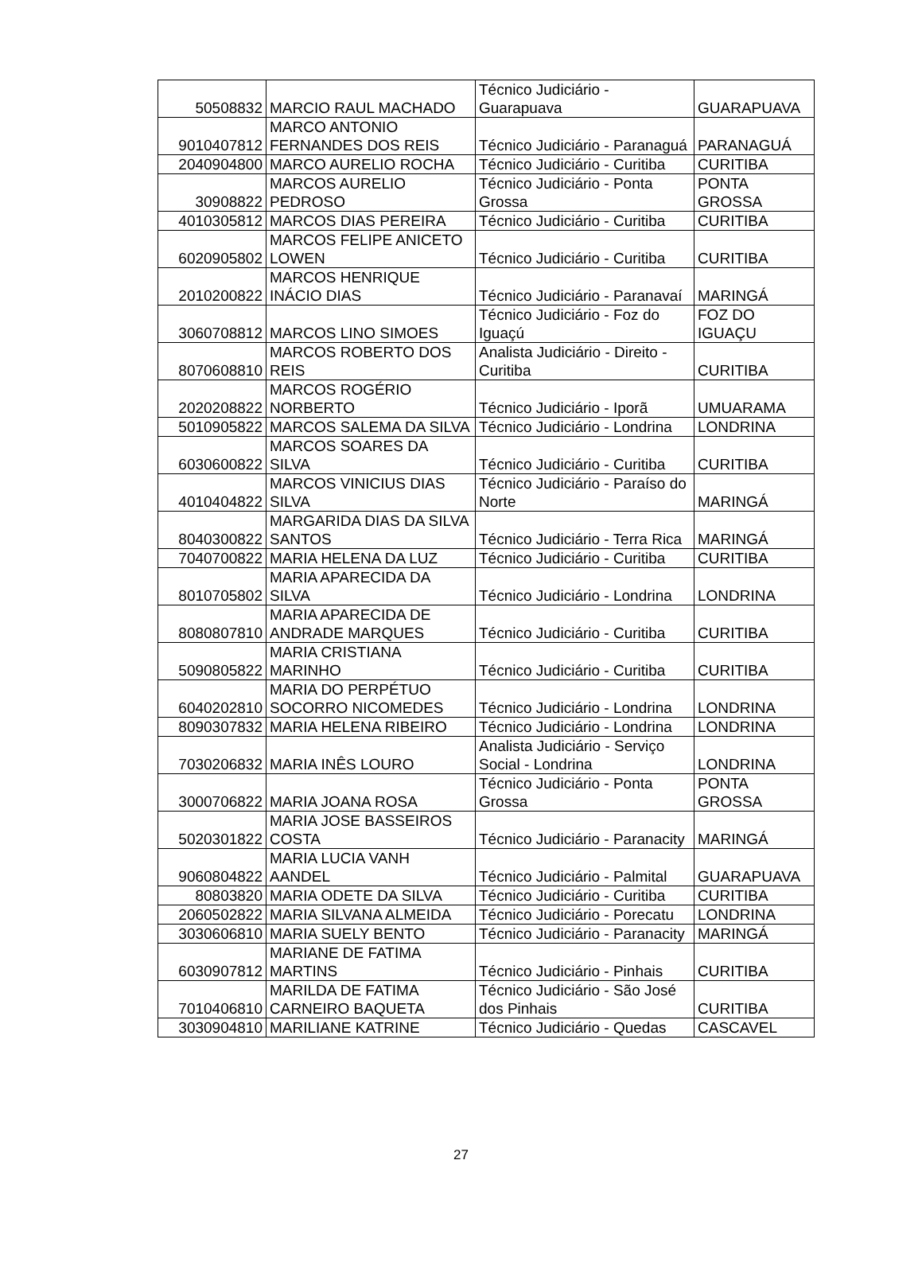| 50508832 | MARCIO RAUL MACHADO | Técnico Judiciário - Guarapuava | GUARAPUAVA |
| 9010407812 | MARCO ANTONIO FERNANDES DOS REIS | Técnico Judiciário - Paranaguá | PARANAGUÁ |
| 2040904800 | MARCO AURELIO ROCHA | Técnico Judiciário - Curitiba | CURITIBA |
| 30908822 | MARCOS AURELIO PEDROSO | Técnico Judiciário - Ponta Grossa | PONTA GROSSA |
| 4010305812 | MARCOS DIAS PEREIRA | Técnico Judiciário - Curitiba | CURITIBA |
| 6020905802 | MARCOS FELIPE ANICETO LOWEN | Técnico Judiciário - Curitiba | CURITIBA |
| 2010200822 | MARCOS HENRIQUE INÁCIO DIAS | Técnico Judiciário - Paranavaí | MARINGÁ |
| 3060708812 | MARCOS LINO SIMOES | Técnico Judiciário - Foz do Iguaçú | FOZ DO IGUAÇU |
| 8070608810 | MARCOS ROBERTO DOS REIS | Analista Judiciário - Direito - Curitiba | CURITIBA |
| 2020208822 | MARCOS ROGÉRIO NORBERTO | Técnico Judiciário - Iporã | UMUARAMA |
| 5010905822 | MARCOS SALEMA DA SILVA | Técnico Judiciário - Londrina | LONDRINA |
| 6030600822 | MARCOS SOARES DA SILVA | Técnico Judiciário - Curitiba | CURITIBA |
| 4010404822 | MARCOS VINICIUS DIAS SILVA | Técnico Judiciário - Paraíso do Norte | MARINGÁ |
| 8040300822 | MARGARIDA DIAS DA SILVA SANTOS | Técnico Judiciário - Terra Rica | MARINGÁ |
| 7040700822 | MARIA HELENA DA LUZ | Técnico Judiciário - Curitiba | CURITIBA |
| 8010705802 | MARIA APARECIDA DA SILVA | Técnico Judiciário - Londrina | LONDRINA |
| 8080807810 | MARIA APARECIDA DE ANDRADE MARQUES | Técnico Judiciário - Curitiba | CURITIBA |
| 5090805822 | MARIA CRISTIANA MARINHO | Técnico Judiciário - Curitiba | CURITIBA |
| 6040202810 | MARIA DO PERPÉTUO SOCORRO NICOMEDES | Técnico Judiciário - Londrina | LONDRINA |
| 8090307832 | MARIA HELENA RIBEIRO | Técnico Judiciário - Londrina | LONDRINA |
| 7030206832 | MARIA INÊS LOURO | Analista Judiciário - Serviço Social - Londrina | LONDRINA |
| 3000706822 | MARIA JOANA ROSA | Técnico Judiciário - Ponta Grossa | PONTA GROSSA |
| 5020301822 | MARIA JOSE BASSEIROS COSTA | Técnico Judiciário - Paranacity | MARINGÁ |
| 9060804822 | MARIA LUCIA VANH AANDEL | Técnico Judiciário - Palmital | GUARAPUAVA |
| 80803820 | MARIA ODETE DA SILVA | Técnico Judiciário - Curitiba | CURITIBA |
| 2060502822 | MARIA SILVANA ALMEIDA | Técnico Judiciário - Porecatu | LONDRINA |
| 3030606810 | MARIA SUELY BENTO | Técnico Judiciário - Paranacity | MARINGÁ |
| 6030907812 | MARIANE DE FATIMA MARTINS | Técnico Judiciário - Pinhais | CURITIBA |
| 7010406810 | MARILDA DE FATIMA CARNEIRO BAQUETA | Técnico Judiciário - São José dos Pinhais | CURITIBA |
| 3030904810 | MARILIANE KATRINE | Técnico Judiciário - Quedas | CASCAVEL |
27